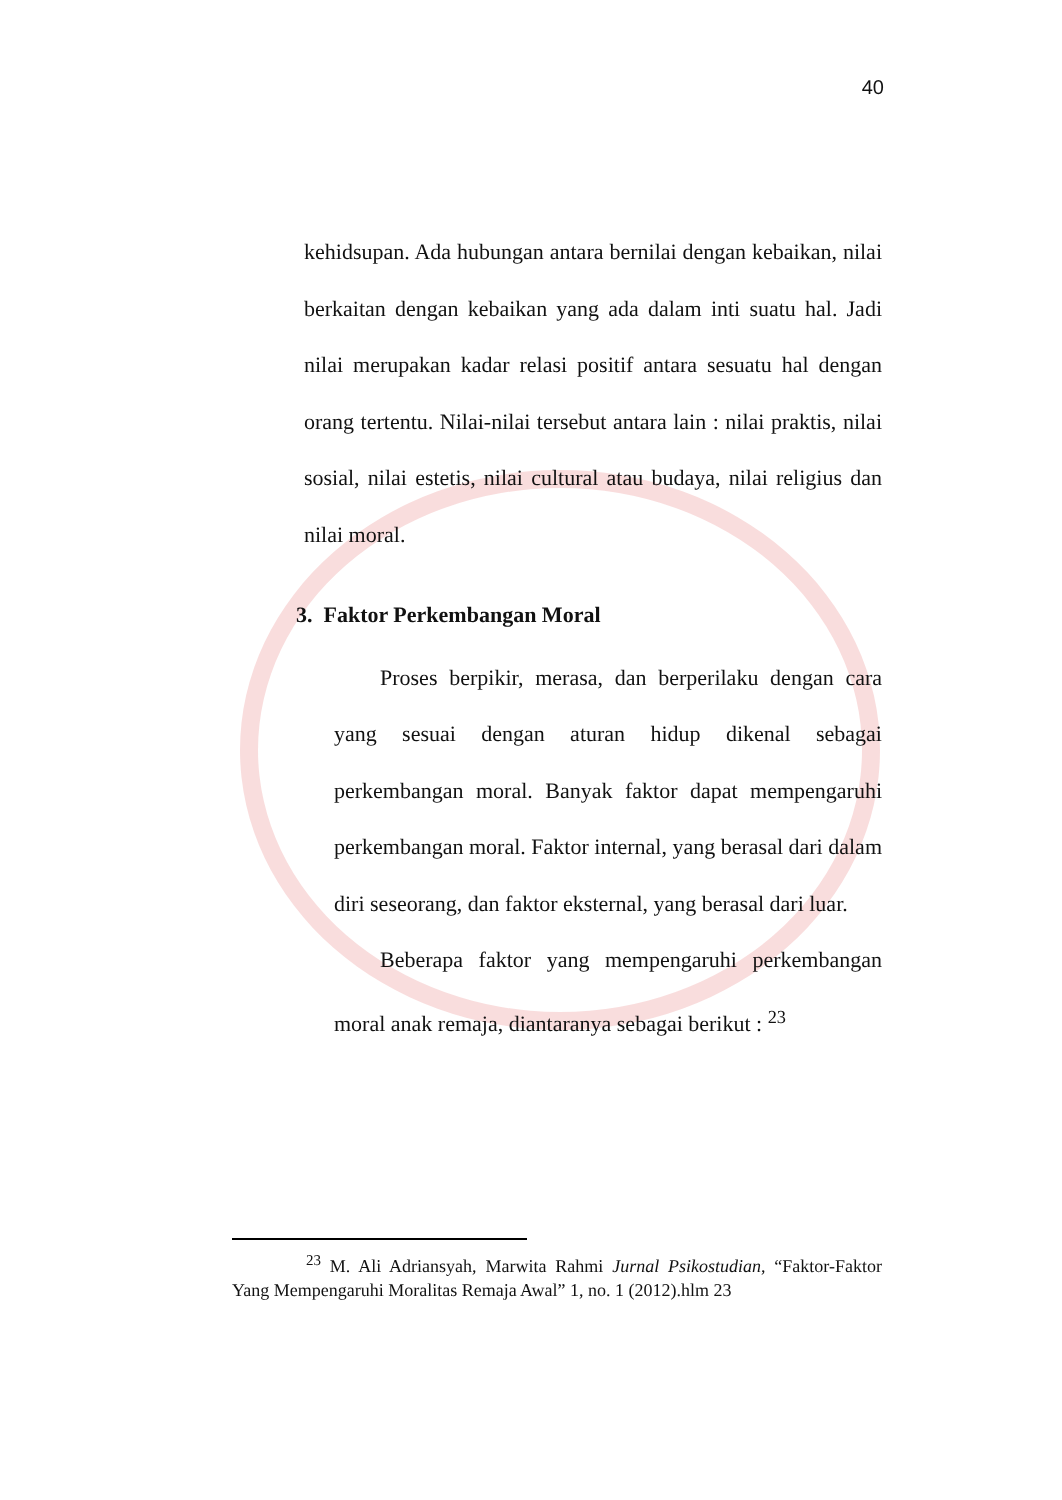40
kehidsupan. Ada hubungan antara bernilai dengan kebaikan, nilai berkaitan dengan kebaikan yang ada dalam inti suatu hal. Jadi nilai merupakan kadar relasi positif antara sesuatu hal dengan orang tertentu. Nilai-nilai tersebut antara lain : nilai praktis, nilai sosial, nilai estetis, nilai cultural atau budaya, nilai religius dan nilai moral.
3. Faktor Perkembangan Moral
Proses berpikir, merasa, dan berperilaku dengan cara yang sesuai dengan aturan hidup dikenal sebagai perkembangan moral. Banyak faktor dapat mempengaruhi perkembangan moral. Faktor internal, yang berasal dari dalam diri seseorang, dan faktor eksternal, yang berasal dari luar.
Beberapa faktor yang mempengaruhi perkembangan moral anak remaja, diantaranya sebagai berikut : <sup>23</sup>
<sup>23</sup> M. Ali Adriansyah, Marwita Rahmi Jurnal Psikostudian, “Faktor-Faktor Yang Mempengaruhi Moralitas Remaja Awal” 1, no. 1 (2012).hlm 23